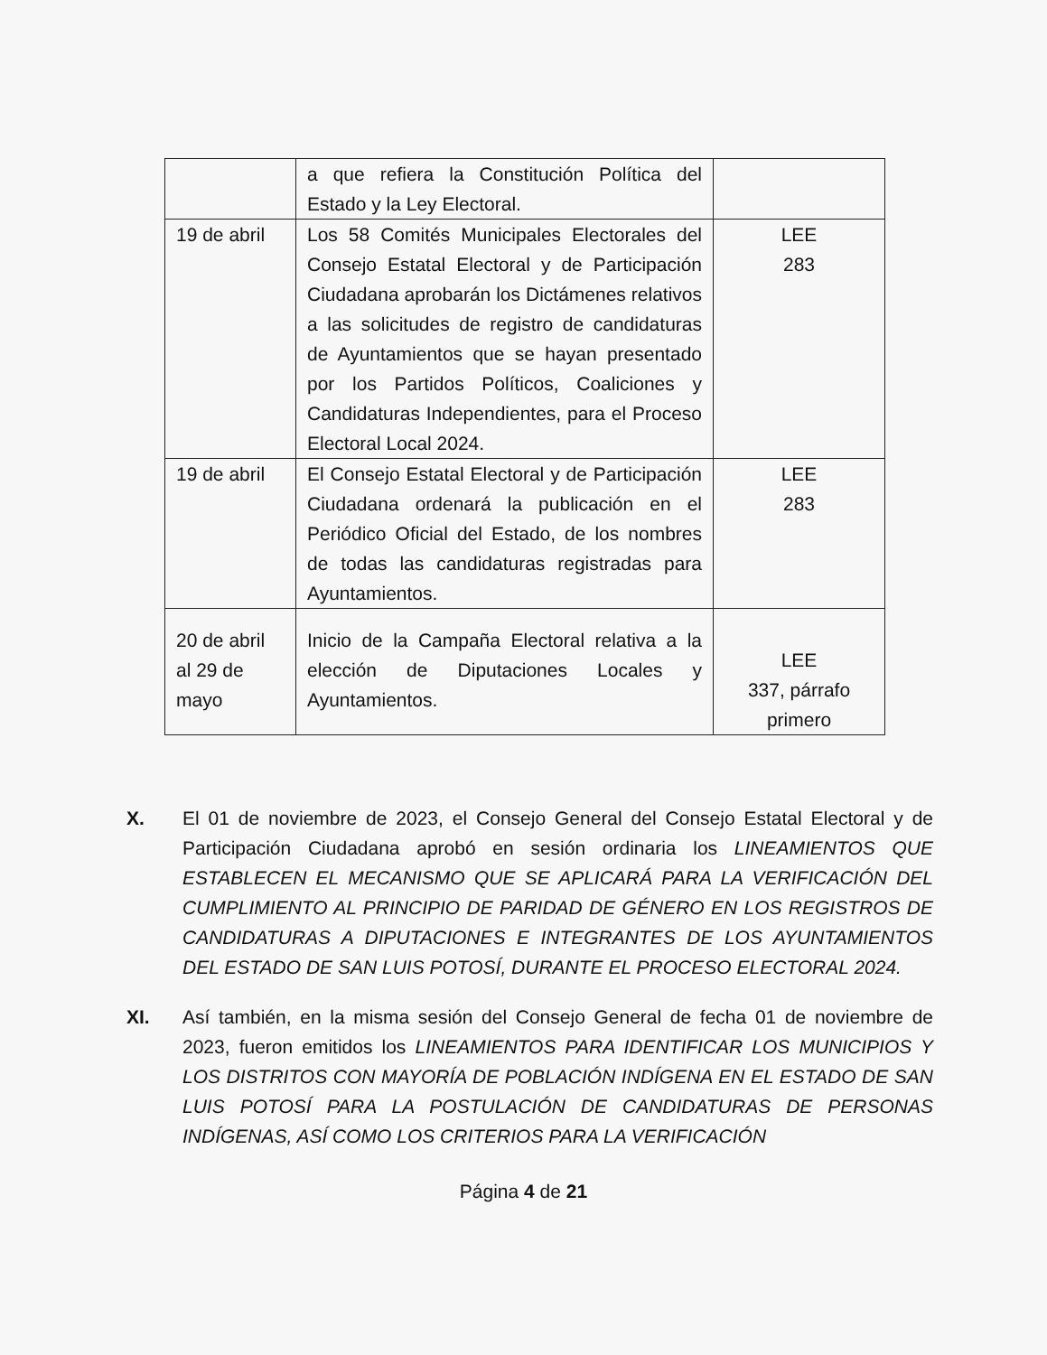| | a que refiera la Constitución Política del Estado y la Ley Electoral. | |
| 19 de abril | Los 58 Comités Municipales Electorales del Consejo Estatal Electoral y de Participación Ciudadana aprobarán los Dictámenes relativos a las solicitudes de registro de candidaturas de Ayuntamientos que se hayan presentado por los Partidos Políticos, Coaliciones y Candidaturas Independientes, para el Proceso Electoral Local 2024. | LEE 283 |
| 19 de abril | El Consejo Estatal Electoral y de Participación Ciudadana ordenará la publicación en el Periódico Oficial del Estado, de los nombres de todas las candidaturas registradas para Ayuntamientos. | LEE 283 |
| 20 de abril al 29 de mayo | Inicio de la Campaña Electoral relativa a la elección de Diputaciones Locales y Ayuntamientos. | LEE 337, párrafo primero |
X. El 01 de noviembre de 2023, el Consejo General del Consejo Estatal Electoral y de Participación Ciudadana aprobó en sesión ordinaria los LINEAMIENTOS QUE ESTABLECEN EL MECANISMO QUE SE APLICARÁ PARA LA VERIFICACIÓN DEL CUMPLIMIENTO AL PRINCIPIO DE PARIDAD DE GÉNERO EN LOS REGISTROS DE CANDIDATURAS A DIPUTACIONES E INTEGRANTES DE LOS AYUNTAMIENTOS DEL ESTADO DE SAN LUIS POTOSÍ, DURANTE EL PROCESO ELECTORAL 2024.
XI. Así también, en la misma sesión del Consejo General de fecha 01 de noviembre de 2023, fueron emitidos los LINEAMIENTOS PARA IDENTIFICAR LOS MUNICIPIOS Y LOS DISTRITOS CON MAYORÍA DE POBLACIÓN INDÍGENA EN EL ESTADO DE SAN LUIS POTOSÍ PARA LA POSTULACIÓN DE CANDIDATURAS DE PERSONAS INDÍGENAS, ASÍ COMO LOS CRITERIOS PARA LA VERIFICACIÓN
Página 4 de 21